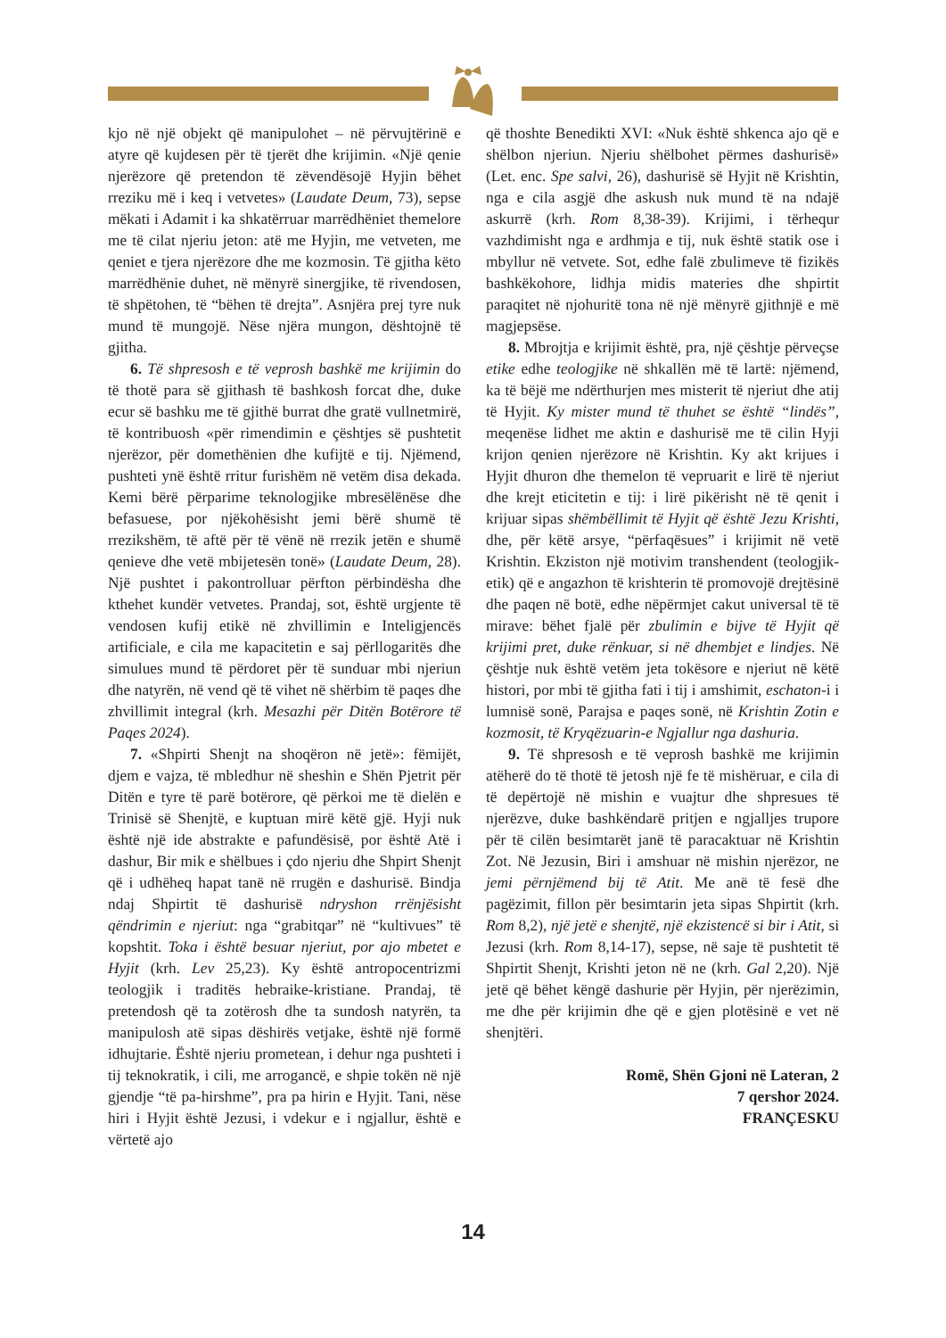kjo në një objekt që manipulohet – në përvujtërinë e atyre që kujdesen për të tjerët dhe krijimin. «Një qenie njerëzore që pretendon të zëvendësojë Hyjin bëhet rreziku më i keq i vetvetes» (Laudate Deum, 73), sepse mëkati i Adamit i ka shkatërruar marrëdhëniet themelore me të cilat njeriu jeton: atë me Hyjin, me vetveten, me qeniet e tjera njerëzore dhe me kozmosin. Të gjitha këto marrëdhënie duhet, në mënyrë sinergjike, të rivendosen, të shpëtohen, të “bëhen të drejta”. Asnjëra prej tyre nuk mund të mungojë. Nëse njëra mungon, dështojnë të gjitha.
6. Të shpresosh e të veprosh bashkë me krijimin do të thotë para së gjithash të bashkosh forcat dhe, duke ecur së bashku me të gjithë burrat dhe gratë vullnetmirë, të kontribuosh «për rimendimin e çështjes së pushtetit njerëzor, për domethënien dhe kufijtë e tij. Njëmend, pushteti ynë është rritur furishëm në vetëm disa dekada. Kemi bërë përparime teknologjike mbresëlënëse dhe befasuese, por njëkohësisht jemi bërë shumë të rrezikshëm, të aftë për të vënë në rrezik jetën e shumë qenieve dhe vetë mbijetesën tonë» (Laudate Deum, 28). Një pushtet i pakontrolluar përfton përbindësha dhe kthehet kundër vetvetes. Prandaj, sot, është urgjente të vendosen kufij etikë në zhvillimin e Inteligjencës artificiale, e cila me kapacitetin e saj përllogaritës dhe simulues mund të përdoret për të sunduar mbi njeriun dhe natyrën, në vend që të vihet në shërbim të paqes dhe zhvillimit integral (krh. Mesazhi për Ditën Botërore të Paqes 2024).
7. «Shpirti Shenjt na shoqëron në jetë»: fëmijët, djem e vajza, të mbledhur në sheshin e Shën Pjetrit për Ditën e tyre të parë botërore, që përkoi me të dielën e Trinisë së Shenjtë, e kuptuan mirë këtë gjë. Hyji nuk është një ide abstrakte e pafundësisë, por është Atë i dashur, Bir mik e shëlbues i çdo njeriu dhe Shpirt Shenjt që i udhëheq hapat tanë në rrugën e dashurisë. Bindja ndaj Shpirtit të dashurisë ndryshon rrënjësisht qëndrimin e njeriut: nga “grabitqar” në “kultivues” të kopshtit. Toka i është besuar njeriut, por ajo mbetet e Hyjit (krh. Lev 25,23). Ky është antropocentrizmi teologjik i traditës hebraike-kristiane. Prandaj, të pretendosh që ta zotërosh dhe ta sundosh natyrën, ta manipulosh atë sipas dëshirës vetjake, është një formë idhujtarie. Është njeriu prometean, i dehur nga pushteti i tij teknokratik, i cili, me arrogancë, e shpie tokën në një gjendje “të pa-hirshme”, pra pa hirin e Hyjit. Tani, nëse hiri i Hyjit është Jezusi, i vdekur e i ngjallur, është e vërtetë ajo
që thoshte Benedikti XVI: «Nuk është shkenca ajo që e shëlbon njeriun. Njeriu shëlbohet përmes dashurisë» (Let. enc. Spe salvi, 26), dashurisë së Hyjit në Krishtin, nga e cila asgjë dhe askush nuk mund të na ndajë askurrë (krh. Rom 8,38-39). Krijimi, i tërhequr vazhdimisht nga e ardhmja e tij, nuk është statik ose i mbyllur në vetvete. Sot, edhe falë zbulimeve të fizikës bashkëkohore, lidhja midis materies dhe shpirtit paraqitet në njohuritë tona në një mënyrë gjithnjë e më magjepsëse.
8. Mbrojtja e krijimit është, pra, një çështje përveçse etike edhe teologjike në shkallën më të lartë: njëmend, ka të bëjë me ndërthurjen mes misterit të njeriut dhe atij të Hyjit. Ky mister mund të thuhet se është “lindës”, meqenëse lidhet me aktin e dashurisë me të cilin Hyji krijon qenien njerëzore në Krishtin. Ky akt krijues i Hyjit dhuron dhe themelon të vepruarit e lirë të njeriut dhe krejt eticitetin e tij: i lirë pikërisht në të qenit i krijuar sipas shëmbëllimit të Hyjit që është Jezu Krishti, dhe, për këtë arsye, “përfaqësues” i krijimit në vetë Krishtin. Ekziston një motivim transhendent (teologjik-etik) që e angazhon të krishterin të promovojë drejtësinë dhe paqen në botë, edhe nëpërmjet cakut universal të të mirave: bëhet fjalë për zbulimin e bijve të Hyjit që krijimi pret, duke rënkuar, si në dhembjet e lindjes. Në çështje nuk është vetëm jeta tokësore e njeriut në këtë histori, por mbi të gjitha fati i tij i amshimit, eschaton-i i lumnisë sonë, Parajsa e paqes sonë, në Krishtin Zotin e kozmosit, të Kryqëzuarin-e Ngjallur nga dashuria.
9. Të shpresosh e të veprosh bashkë me krijimin atëherë do të thotë të jetosh një fe të mishëruar, e cila di të depërtojë në mishin e vuajtur dhe shpresues të njerëzve, duke bashkëndarë pritjen e ngjalljes trupore për të cilën besimtarët janë të paracaktuar në Krishtin Zot. Në Jezusin, Biri i amshuar në mishin njerëzor, ne jemi përnjëmend bij të Atit. Me anë të fesë dhe pagëzimit, fillon për besimtarin jeta sipas Shpirtit (krh. Rom 8,2), një jetë e shenjtë, një ekzistencë si bir i Atit, si Jezusi (krh. Rom 8,14-17), sepse, në saje të pushtetit të Shpirtit Shenjt, Krishti jeton në ne (krh. Gal 2,20). Një jetë që bëhet këngë dashurie për Hyjin, për njerëzimin, me dhe për krijimin dhe që e gjen plotësinë e vet në shenjtëri.
Romë, Shën Gjoni në Lateran, 2
7 qershor 2024.
FRANÇESKU
14